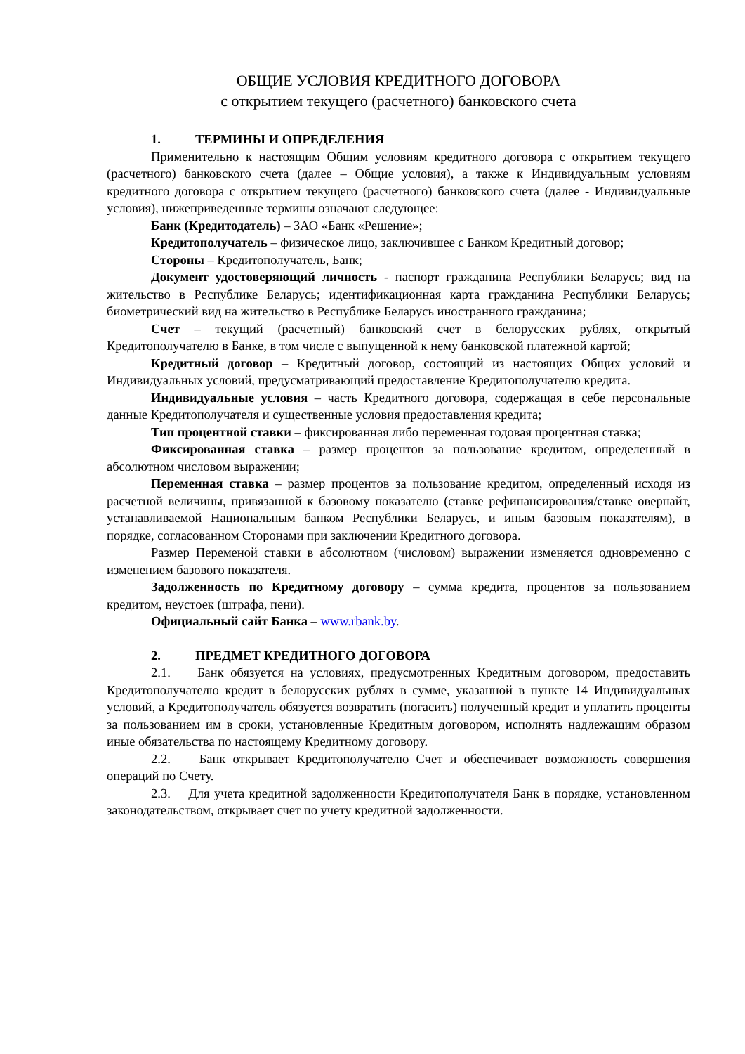ОБЩИЕ УСЛОВИЯ КРЕДИТНОГО ДОГОВОРА
с открытием текущего (расчетного) банковского счета
1. ТЕРМИНЫ И ОПРЕДЕЛЕНИЯ
Применительно к настоящим Общим условиям кредитного договора с открытием текущего (расчетного) банковского счета (далее – Общие условия), а также к Индивидуальным условиям кредитного договора с открытием текущего (расчетного) банковского счета (далее - Индивидуальные условия), нижеприведенные термины означают следующее:
Банк (Кредитодатель) – ЗАО «Банк «Решение»;
Кредитополучатель – физическое лицо, заключившее с Банком Кредитный договор;
Стороны – Кредитополучатель, Банк;
Документ удостоверяющий личность - паспорт гражданина Республики Беларусь; вид на жительство в Республике Беларусь; идентификационная карта гражданина Республики Беларусь; биометрический вид на жительство в Республике Беларусь иностранного гражданина;
Счет – текущий (расчетный) банковский счет в белорусских рублях, открытый Кредитополучателю в Банке, в том числе с выпущенной к нему банковской платежной картой;
Кредитный договор – Кредитный договор, состоящий из настоящих Общих условий и Индивидуальных условий, предусматривающий предоставление Кредитополучателю кредита.
Индивидуальные условия – часть Кредитного договора, содержащая в себе персональные данные Кредитополучателя и существенные условия предоставления кредита;
Тип процентной ставки – фиксированная либо переменная годовая процентная ставка;
Фиксированная ставка – размер процентов за пользование кредитом, определенный в абсолютном числовом выражении;
Переменная ставка – размер процентов за пользование кредитом, определенный исходя из расчетной величины, привязанной к базовому показателю (ставке рефинансирования/ставке овернайт, устанавливаемой Национальным банком Республики Беларусь, и иным базовым показателям), в порядке, согласованном Сторонами при заключении Кредитного договора.
Размер Переменой ставки в абсолютном (числовом) выражении изменяется одновременно с изменением базового показателя.
Задолженность по Кредитному договору – сумма кредита, процентов за пользованием кредитом, неустоек (штрафа, пени).
Официальный сайт Банка – www.rbank.by.
2. ПРЕДМЕТ КРЕДИТНОГО ДОГОВОРА
2.1. Банк обязуется на условиях, предусмотренных Кредитным договором, предоставить Кредитополучателю кредит в белорусских рублях в сумме, указанной в пункте 14 Индивидуальных условий, а Кредитополучатель обязуется возвратить (погасить) полученный кредит и уплатить проценты за пользованием им в сроки, установленные Кредитным договором, исполнять надлежащим образом иные обязательства по настоящему Кредитному договору.
2.2. Банк открывает Кредитополучателю Счет и обеспечивает возможность совершения операций по Счету.
2.3. Для учета кредитной задолженности Кредитополучателя Банк в порядке, установленном законодательством, открывает счет по учету кредитной задолженности.